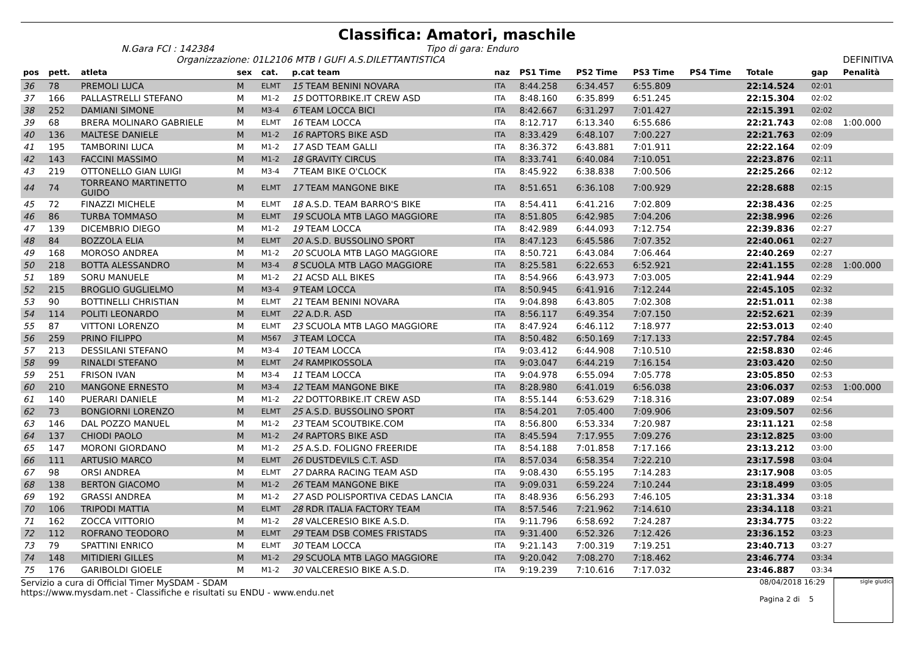Classifica: Amatori, maschile
N.Gara FCI : 142384 Tipo di gara: Enduro
Organizzazione: 01L2106 MTB I GUFI A.S.DILETTANTISTICA DEFINITIVA
| pos | pett. | atleta | sex | cat. | p.cat team | naz | PS1 Time | PS2 Time | PS3 Time | PS4 Time | Totale | gap | Penalità |
| --- | --- | --- | --- | --- | --- | --- | --- | --- | --- | --- | --- | --- | --- |
| 36 | 78 | PREMOLI LUCA | M | ELMT | 15 TEAM BENINI NOVARA | ITA | 8:44.258 | 6:34.457 | 6:55.809 | | 22:14.524 | 02:01 | |
| 37 | 166 | PALLASTRELLI STEFANO | M | M1-2 | 15 DOTTORBIKE.IT CREW ASD | ITA | 8:48.160 | 6:35.899 | 6:51.245 | | 22:15.304 | 02:02 | |
| 38 | 252 | DAMIANI SIMONE | M | M3-4 | 6 TEAM LOCCA BICI | ITA | 8:42.667 | 6:31.297 | 7:01.427 | | 22:15.391 | 02:02 | |
| 39 | 68 | BRERA MOLINARO GABRIELE | M | ELMT | 16 TEAM LOCCA | ITA | 8:12.717 | 6:13.340 | 6:55.686 | | 22:21.743 | 02:08 | 1:00.000 |
| 40 | 136 | MALTESE DANIELE | M | M1-2 | 16 RAPTORS BIKE ASD | ITA | 8:33.429 | 6:48.107 | 7:00.227 | | 22:21.763 | 02:09 | |
| 41 | 195 | TAMBORINI LUCA | M | M1-2 | 17 ASD TEAM GALLI | ITA | 8:36.372 | 6:43.881 | 7:01.911 | | 22:22.164 | 02:09 | |
| 42 | 143 | FACCINI MASSIMO | M | M1-2 | 18 GRAVITY CIRCUS | ITA | 8:33.741 | 6:40.084 | 7:10.051 | | 22:23.876 | 02:11 | |
| 43 | 219 | OTTONELLO GIAN LUIGI | M | M3-4 | 7 TEAM BIKE O'CLOCK | ITA | 8:45.922 | 6:38.838 | 7:00.506 | | 22:25.266 | 02:12 | |
| 44 | 74 | TORREANO MARTINETTO GUIDO | M | ELMT | 17 TEAM MANGONE BIKE | ITA | 8:51.651 | 6:36.108 | 7:00.929 | | 22:28.688 | 02:15 | |
| 45 | 72 | FINAZZI MICHELE | M | ELMT | 18 A.S.D. TEAM BARRO'S BIKE | ITA | 8:54.411 | 6:41.216 | 7:02.809 | | 22:38.436 | 02:25 | |
| 46 | 86 | TURBA TOMMASO | M | ELMT | 19 SCUOLA MTB LAGO MAGGIORE | ITA | 8:51.805 | 6:42.985 | 7:04.206 | | 22:38.996 | 02:26 | |
| 47 | 139 | DICEMBRIO DIEGO | M | M1-2 | 19 TEAM LOCCA | ITA | 8:42.989 | 6:44.093 | 7:12.754 | | 22:39.836 | 02:27 | |
| 48 | 84 | BOZZOLA ELIA | M | ELMT | 20 A.S.D. BUSSOLINO SPORT | ITA | 8:47.123 | 6:45.586 | 7:07.352 | | 22:40.061 | 02:27 | |
| 49 | 168 | MOROSO ANDREA | M | M1-2 | 20 SCUOLA MTB LAGO MAGGIORE | ITA | 8:50.721 | 6:43.084 | 7:06.464 | | 22:40.269 | 02:27 | |
| 50 | 218 | BOTTA ALESSANDRO | M | M3-4 | 8 SCUOLA MTB LAGO MAGGIORE | ITA | 8:25.581 | 6:22.653 | 6:52.921 | | 22:41.155 | 02:28 | 1:00.000 |
| 51 | 189 | SORU MANUELE | M | M1-2 | 21 ACSD ALL BIKES | ITA | 8:54.966 | 6:43.973 | 7:03.005 | | 22:41.944 | 02:29 | |
| 52 | 215 | BROGLIO GUGLIELMO | M | M3-4 | 9 TEAM LOCCA | ITA | 8:50.945 | 6:41.916 | 7:12.244 | | 22:45.105 | 02:32 | |
| 53 | 90 | BOTTINELLI CHRISTIAN | M | ELMT | 21 TEAM BENINI NOVARA | ITA | 9:04.898 | 6:43.805 | 7:02.308 | | 22:51.011 | 02:38 | |
| 54 | 114 | POLITI LEONARDO | M | ELMT | 22 A.D.R. ASD | ITA | 8:56.117 | 6:49.354 | 7:07.150 | | 22:52.621 | 02:39 | |
| 55 | 87 | VITTONI LORENZO | M | ELMT | 23 SCUOLA MTB LAGO MAGGIORE | ITA | 8:47.924 | 6:46.112 | 7:18.977 | | 22:53.013 | 02:40 | |
| 56 | 259 | PRINO FILIPPO | M | M567 | 3 TEAM LOCCA | ITA | 8:50.482 | 6:50.169 | 7:17.133 | | 22:57.784 | 02:45 | |
| 57 | 213 | DESSILANI STEFANO | M | M3-4 | 10 TEAM LOCCA | ITA | 9:03.412 | 6:44.908 | 7:10.510 | | 22:58.830 | 02:46 | |
| 58 | 99 | RINALDI STEFANO | M | ELMT | 24 RAMPIKOSSOLA | ITA | 9:03.047 | 6:44.219 | 7:16.154 | | 23:03.420 | 02:50 | |
| 59 | 251 | FRISON IVAN | M | M3-4 | 11 TEAM LOCCA | ITA | 9:04.978 | 6:55.094 | 7:05.778 | | 23:05.850 | 02:53 | |
| 60 | 210 | MANGONE ERNESTO | M | M3-4 | 12 TEAM MANGONE BIKE | ITA | 8:28.980 | 6:41.019 | 6:56.038 | | 23:06.037 | 02:53 | 1:00.000 |
| 61 | 140 | PUERARI DANIELE | M | M1-2 | 22 DOTTORBIKE.IT CREW ASD | ITA | 8:55.144 | 6:53.629 | 7:18.316 | | 23:07.089 | 02:54 | |
| 62 | 73 | BONGIORNI LORENZO | M | ELMT | 25 A.S.D. BUSSOLINO SPORT | ITA | 8:54.201 | 7:05.400 | 7:09.906 | | 23:09.507 | 02:56 | |
| 63 | 146 | DAL POZZO MANUEL | M | M1-2 | 23 TEAM SCOUTBIKE.COM | ITA | 8:56.800 | 6:53.334 | 7:20.987 | | 23:11.121 | 02:58 | |
| 64 | 137 | CHIODI PAOLO | M | M1-2 | 24 RAPTORS BIKE ASD | ITA | 8:45.594 | 7:17.955 | 7:09.276 | | 23:12.825 | 03:00 | |
| 65 | 147 | MORONI GIORDANO | M | M1-2 | 25 A.S.D. FOLIGNO FREERIDE | ITA | 8:54.188 | 7:01.858 | 7:17.166 | | 23:13.212 | 03:00 | |
| 66 | 111 | ARTUSIO MARCO | M | ELMT | 26 DUSTDEVILS C.T. ASD | ITA | 8:57.034 | 6:58.354 | 7:22.210 | | 23:17.598 | 03:04 | |
| 67 | 98 | ORSI ANDREA | M | ELMT | 27 DARRA RACING TEAM ASD | ITA | 9:08.430 | 6:55.195 | 7:14.283 | | 23:17.908 | 03:05 | |
| 68 | 138 | BERTON GIACOMO | M | M1-2 | 26 TEAM MANGONE BIKE | ITA | 9:09.031 | 6:59.224 | 7:10.244 | | 23:18.499 | 03:05 | |
| 69 | 192 | GRASSI ANDREA | M | M1-2 | 27 ASD POLISPORTIVA CEDAS LANCIA | ITA | 8:48.936 | 6:56.293 | 7:46.105 | | 23:31.334 | 03:18 | |
| 70 | 106 | TRIPODI MATTIA | M | ELMT | 28 RDR ITALIA FACTORY TEAM | ITA | 8:57.546 | 7:21.962 | 7:14.610 | | 23:34.118 | 03:21 | |
| 71 | 162 | ZOCCA VITTORIO | M | M1-2 | 28 VALCERESIO BIKE A.S.D. | ITA | 9:11.796 | 6:58.692 | 7:24.287 | | 23:34.775 | 03:22 | |
| 72 | 112 | ROFRANO TEODORO | M | ELMT | 29 TEAM DSB COMES FRISTADS | ITA | 9:31.400 | 6:52.326 | 7:12.426 | | 23:36.152 | 03:23 | |
| 73 | 79 | SPATTINI ENRICO | M | ELMT | 30 TEAM LOCCA | ITA | 9:21.143 | 7:00.319 | 7:19.251 | | 23:40.713 | 03:27 | |
| 74 | 148 | MITIDIERI GILLES | M | M1-2 | 29 SCUOLA MTB LAGO MAGGIORE | ITA | 9:20.042 | 7:08.270 | 7:18.462 | | 23:46.774 | 03:34 | |
| 75 | 176 | GARIBOLDI GIOELE | M | M1-2 | 30 VALCERESIO BIKE A.S.D. | ITA | 9:19.239 | 7:10.616 | 7:17.032 | | 23:46.887 | 03:34 | |
Servizio a cura di Official Timer MySDAM - SDAM
https://www.mysdam.net - Classifiche e risultati su ENDU - www.endu.net
08/04/2018 16:29
Pagina 2 di 5
sigle giudici